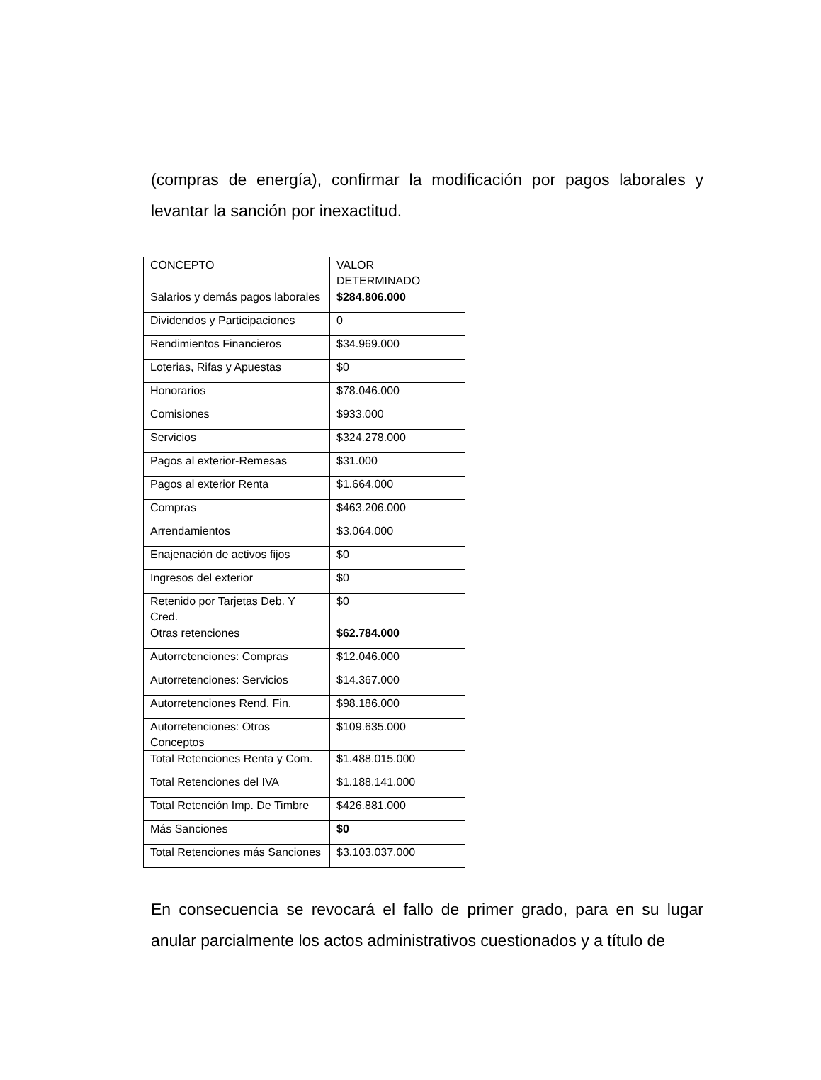(compras de energía), confirmar la modificación por pagos laborales y levantar la sanción por inexactitud.
| CONCEPTO | VALOR DETERMINADO |
| Salarios y demás pagos laborales | $284.806.000 |
| Dividendos y Participaciones | 0 |
| Rendimientos Financieros | $34.969.000 |
| Loterias, Rifas y Apuestas | $0 |
| Honorarios | $78.046.000 |
| Comisiones | $933.000 |
| Servicios | $324.278.000 |
| Pagos al exterior-Remesas | $31.000 |
| Pagos al exterior Renta | $1.664.000 |
| Compras | $463.206.000 |
| Arrendamientos | $3.064.000 |
| Enajenación de activos fijos | $0 |
| Ingresos del exterior | $0 |
| Retenido por Tarjetas Deb. Y Cred. | $0 |
| Otras retenciones | $62.784.000 |
| Autorretenciones: Compras | $12.046.000 |
| Autorretenciones: Servicios | $14.367.000 |
| Autorretenciones Rend. Fin. | $98.186.000 |
| Autorretenciones: Otros Conceptos | $109.635.000 |
| Total Retenciones Renta y Com. | $1.488.015.000 |
| Total Retenciones del IVA | $1.188.141.000 |
| Total Retención Imp. De Timbre | $426.881.000 |
| Más Sanciones | $0 |
| Total Retenciones más Sanciones | $3.103.037.000 |
En consecuencia se revocará el fallo de primer grado, para en su lugar anular parcialmente los actos administrativos cuestionados y a título de